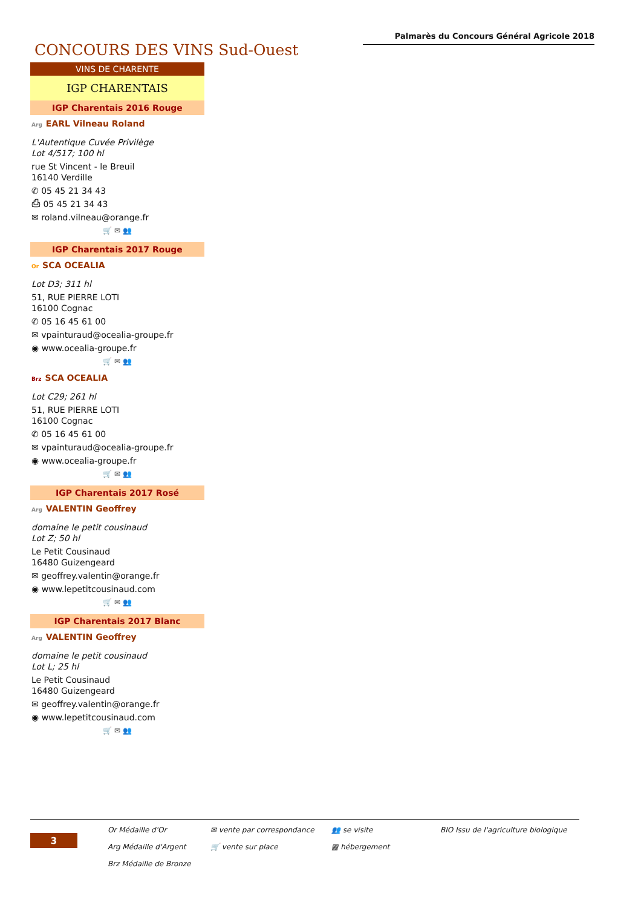Palmarès du Concours Général Agricole 2018
CONCOURS DES VINS Sud-Ouest
VINS DE CHARENTE
IGP CHARENTAIS
IGP Charentais 2016 Rouge
Arg EARL Vilneau Roland
L'Autentique Cuvée Privilège
Lot 4/517; 100 hl
rue St Vincent - le Breuil
16140 Verdille
✆ 05 45 21 34 43
⎙ 05 45 21 34 43
✉ roland.vilneau@orange.fr
🛒 ✉ 👥
IGP Charentais 2017 Rouge
Or SCA OCEALIA
Lot D3; 311 hl
51, RUE PIERRE LOTI
16100 Cognac
✆ 05 16 45 61 00
✉ vpainturaud@ocealia-groupe.fr
◉ www.ocealia-groupe.fr
🛒 ✉ 👥
Brz SCA OCEALIA
Lot C29; 261 hl
51, RUE PIERRE LOTI
16100 Cognac
✆ 05 16 45 61 00
✉ vpainturaud@ocealia-groupe.fr
◉ www.ocealia-groupe.fr
🛒 ✉ 👥
IGP Charentais 2017 Rosé
Arg VALENTIN Geoffrey
domaine le petit cousinaud
Lot Z; 50 hl
Le Petit Cousinaud
16480 Guizengeard
✉ geoffrey.valentin@orange.fr
◉ www.lepetitcousinaud.com
🛒 ✉ 👥
IGP Charentais 2017 Blanc
Arg VALENTIN Geoffrey
domaine le petit cousinaud
Lot L; 25 hl
Le Petit Cousinaud
16480 Guizengeard
✉ geoffrey.valentin@orange.fr
◉ www.lepetitcousinaud.com
🛒 ✉ 👥
3
Or Médaille d'Or
Arg Médaille d'Argent
Brz Médaille de Bronze
✉ vente par correspondance
🛒 vente sur place
👥 se visite
▦ hébergement
BIO Issu de l'agriculture biologique